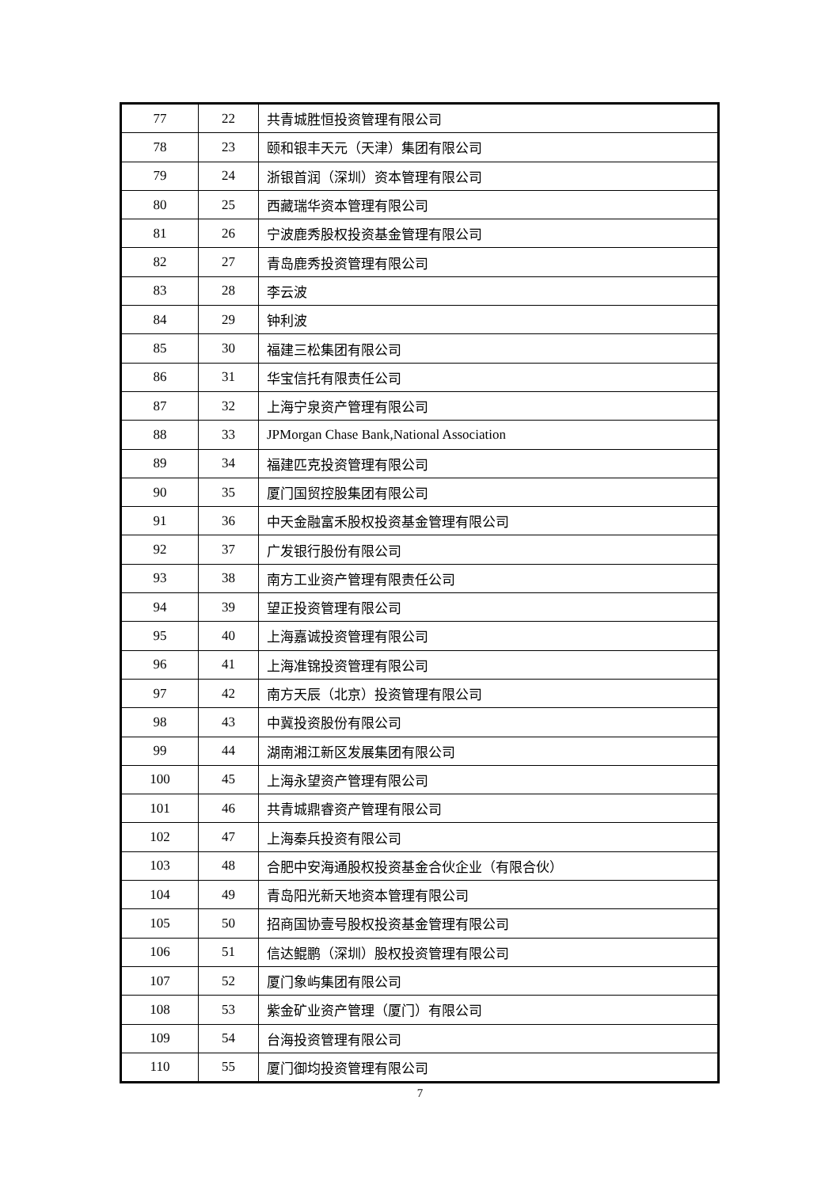| 77 | 22 | 共青城胜恒投资管理有限公司 |
| 78 | 23 | 颐和银丰天元（天津）集团有限公司 |
| 79 | 24 | 浙银首润（深圳）资本管理有限公司 |
| 80 | 25 | 西藏瑞华资本管理有限公司 |
| 81 | 26 | 宁波鹿秀股权投资基金管理有限公司 |
| 82 | 27 | 青岛鹿秀投资管理有限公司 |
| 83 | 28 | 李云波 |
| 84 | 29 | 钟利波 |
| 85 | 30 | 福建三松集团有限公司 |
| 86 | 31 | 华宝信托有限责任公司 |
| 87 | 32 | 上海宁泉资产管理有限公司 |
| 88 | 33 | JPMorgan Chase Bank,National Association |
| 89 | 34 | 福建匹克投资管理有限公司 |
| 90 | 35 | 厦门国贸控股集团有限公司 |
| 91 | 36 | 中天金融富禾股权投资基金管理有限公司 |
| 92 | 37 | 广发银行股份有限公司 |
| 93 | 38 | 南方工业资产管理有限责任公司 |
| 94 | 39 | 望正投资管理有限公司 |
| 95 | 40 | 上海嘉诚投资管理有限公司 |
| 96 | 41 | 上海准锦投资管理有限公司 |
| 97 | 42 | 南方天辰（北京）投资管理有限公司 |
| 98 | 43 | 中冀投资股份有限公司 |
| 99 | 44 | 湖南湘江新区发展集团有限公司 |
| 100 | 45 | 上海永望资产管理有限公司 |
| 101 | 46 | 共青城鼎睿资产管理有限公司 |
| 102 | 47 | 上海秦兵投资有限公司 |
| 103 | 48 | 合肥中安海通股权投资基金合伙企业（有限合伙） |
| 104 | 49 | 青岛阳光新天地资本管理有限公司 |
| 105 | 50 | 招商国协壹号股权投资基金管理有限公司 |
| 106 | 51 | 信达鲲鹏（深圳）股权投资管理有限公司 |
| 107 | 52 | 厦门象屿集团有限公司 |
| 108 | 53 | 紫金矿业资产管理（厦门）有限公司 |
| 109 | 54 | 台海投资管理有限公司 |
| 110 | 55 | 厦门御均投资管理有限公司 |
7